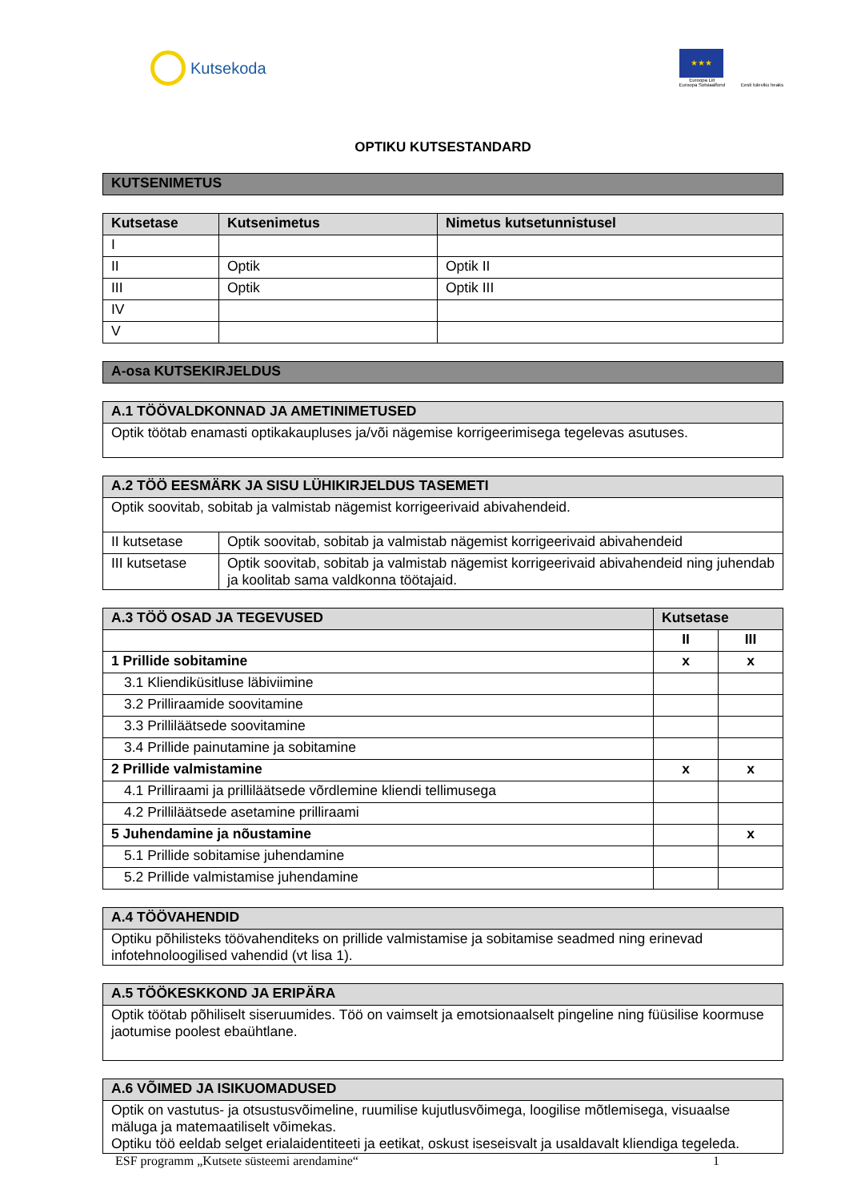Kutsekoda
★★★
Euroopa Liit
Euroopa Sotsiaalfond
Eesti tuleviku heaks
OPTIKU KUTSESTANDARD
| KUTSENIMETUS |
| Kutsetase | Kutsenimetus | Nimetus kutsetunnistusel |
| --- | --- | --- |
| I | | |
| II | Optik | Optik II |
| III | Optik | Optik III |
| IV | | |
| V | | |
| A-osa KUTSEKIRJELDUS |
| A.1 TÖÖVALDKONNAD JA AMETINIMETUSED |
| Optik töötab enamasti optikakaupluses ja/või nägemise korrigeerimisega tegelevas asutuses. |
| A.2 TÖÖ EESMÄRK JA SISU LÜHIKIRJELDUS TASEMETI | |
| Optik soovitab, sobitab ja valmistab nägemist korrigeerivaid abivahendeid. | |
| II kutsetase | Optik soovitab, sobitab ja valmistab nägemist korrigeerivaid abivahendeid |
| III kutsetase | Optik soovitab, sobitab ja valmistab nägemist korrigeerivaid abivahendeid ning juhendab ja koolitab sama valdkonna töötajaid. |
| A.3 TÖÖ OSAD JA TEGEVUSED | Kutsetase | |
| --- | --- | --- |
| | II | III |
| 1 Prillide sobitamine | x | x |
| 3.1 Kliendiküsitluse läbiviimine | | |
| 3.2 Prilliraamide soovitamine | | |
| 3.3 Prilliläätsede soovitamine | | |
| 3.4 Prillide painutamine ja sobitamine | | |
| 2 Prillide valmistamine | x | x |
| 4.1 Prilliraami ja prilliläätsede võrdlemine kliendi tellimusega | | |
| 4.2 Prilliläätsede asetamine prilliraami | | |
| 5 Juhendamine ja nõustamine | | x |
| 5.1 Prillide sobitamise juhendamine | | |
| 5.2 Prillide valmistamise juhendamine | | |
| A.4 TÖÖVAHENDID |
| Optiku põhilisteks töövahenditeks on prillide valmistamise ja sobitamise seadmed ning erinevad infotehnoloogilised vahendid (vt lisa 1). |
| A.5 TÖÖKESKKOND JA ERIPÄRA |
| Optik töötab põhiliselt siseruumides. Töö on vaimselt ja emotsionaalselt pingeline ning füüsilise koormuse jaotumise poolest ebaühtlane. |
| A.6 VÕIMED JA ISIKUOMADUSED |
| Optik on vastutus- ja otsustusvõimeline, ruumilise kujutlusvõimega, loogilise mõtlemisega, visuaalse mäluga ja matemaatiliselt võimekas. Optiku töö eeldab selget erialaidentiteeti ja eetikat, oskust iseseisvalt ja usaldavalt kliendiga tegeleda. |
ESF programm „Kutsete süsteemi arendamine“ 1